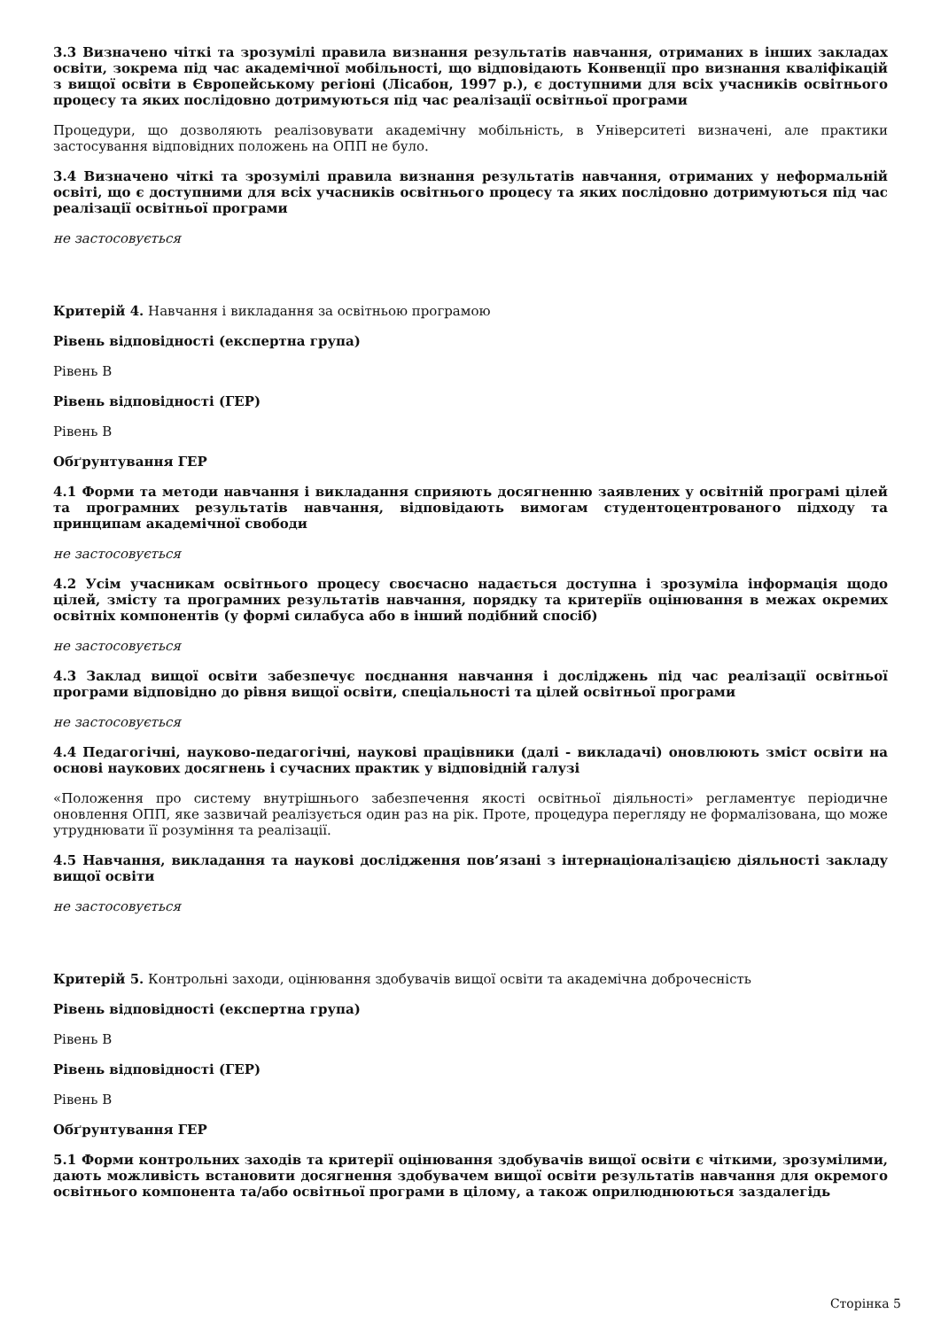3.3 Визначено чіткі та зрозумілі правила визнання результатів навчання, отриманих в інших закладах освіти, зокрема під час академічної мобільності, що відповідають Конвенції про визнання кваліфікацій з вищої освіти в Європейському регіоні (Лісабон, 1997 р.), є доступними для всіх учасників освітнього процесу та яких послідовно дотримуються під час реалізації освітньої програми
Процедури, що дозволяють реалізовувати академічну мобільність, в Університеті визначені, але практики застосування відповідних положень на ОПП не було.
3.4 Визначено чіткі та зрозумілі правила визнання результатів навчання, отриманих у неформальній освіті, що є доступними для всіх учасників освітнього процесу та яких послідовно дотримуються під час реалізації освітньої програми
не застосовується
Критерій 4. Навчання і викладання за освітньою програмою
Рівень відповідності (експертна група)
Рівень B
Рівень відповідності (ГЕР)
Рівень B
Обґрунтування ГЕР
4.1 Форми та методи навчання і викладання сприяють досягненню заявлених у освітній програмі цілей та програмних результатів навчання, відповідають вимогам студентоцентрованого підходу та принципам академічної свободи
не застосовується
4.2 Усім учасникам освітнього процесу своєчасно надається доступна і зрозуміла інформація щодо цілей, змісту та програмних результатів навчання, порядку та критеріїв оцінювання в межах окремих освітніх компонентів (у формі силабуса або в інший подібний спосіб)
не застосовується
4.3 Заклад вищої освіти забезпечує поєднання навчання і досліджень під час реалізації освітньої програми відповідно до рівня вищої освіти, спеціальності та цілей освітньої програми
не застосовується
4.4 Педагогічні, науково-педагогічні, наукові працівники (далі - викладачі) оновлюють зміст освіти на основі наукових досягнень і сучасних практик у відповідній галузі
«Положення про систему внутрішнього забезпечення якості освітньої діяльності» регламентує періодичне оновлення ОПП, яке зазвичай реалізується один раз на рік. Проте, процедура перегляду не формалізована, що може утруднювати її розуміння та реалізації.
4.5 Навчання, викладання та наукові дослідження пов’язані з інтернаціоналізацією діяльності закладу вищої освіти
не застосовується
Критерій 5. Контрольні заходи, оцінювання здобувачів вищої освіти та академічна доброчесність
Рівень відповідності (експертна група)
Рівень B
Рівень відповідності (ГЕР)
Рівень B
Обґрунтування ГЕР
5.1 Форми контрольних заходів та критерії оцінювання здобувачів вищої освіти є чіткими, зрозумілими, дають можливість встановити досягнення здобувачем вищої освіти результатів навчання для окремого освітнього компонента та/або освітньої програми в цілому, а також оприлюднюються заздалегідь
Сторінка 5